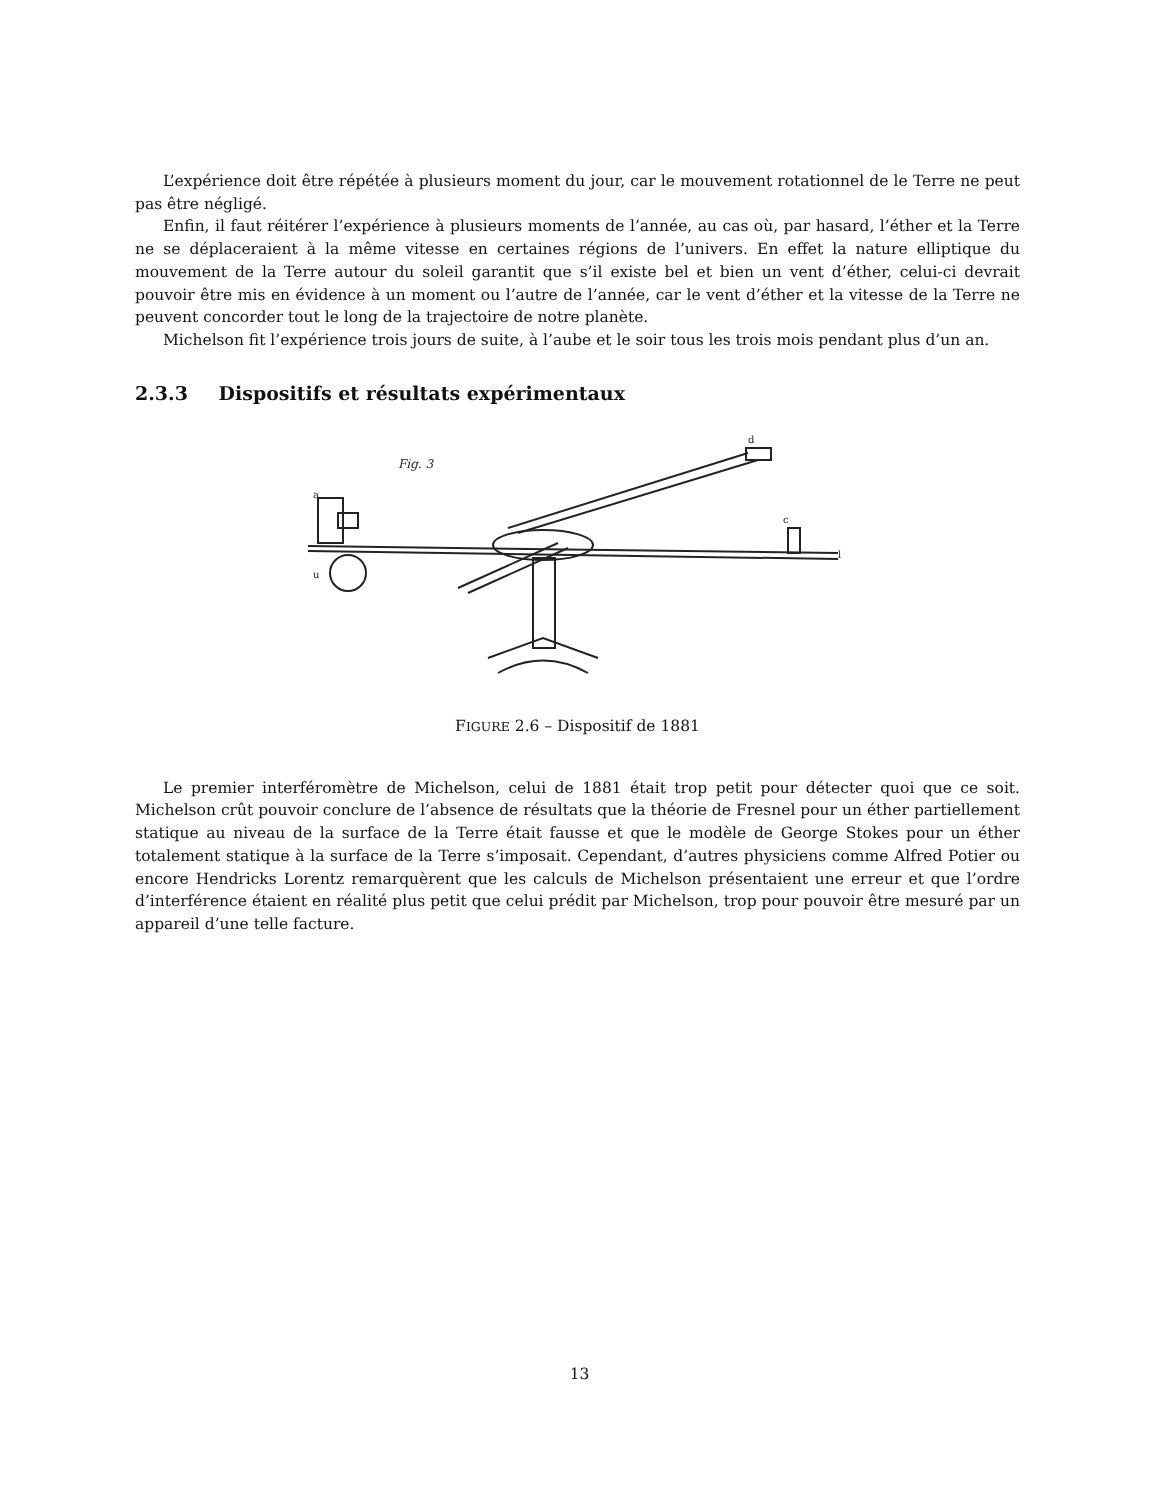L’expérience doit être répétée à plusieurs moment du jour, car le mouvement rotationnel de le Terre ne peut pas être négligé.
Enfin, il faut réitérer l’expérience à plusieurs moments de l’année, au cas où, par hasard, l’éther et la Terre ne se déplaceraient à la même vitesse en certaines régions de l’univers. En effet la nature elliptique du mouvement de la Terre autour du soleil garantit que s’il existe bel et bien un vent d’éther, celui-ci devrait pouvoir être mis en évidence à un moment ou l’autre de l’année, car le vent d’éther et la vitesse de la Terre ne peuvent concorder tout le long de la trajectoire de notre planète.
Michelson fit l’expérience trois jours de suite, à l’aube et le soir tous les trois mois pendant plus d’un an.
2.3.3 Dispositifs et résultats expérimentaux
Fig. 3
a
d
c
l
u
FIGURE 2.6 – Dispositif de 1881
Le premier interféromètre de Michelson, celui de 1881 était trop petit pour détecter quoi que ce soit. Michelson crût pouvoir conclure de l’absence de résultats que la théorie de Fresnel pour un éther partiellement statique au niveau de la surface de la Terre était fausse et que le modèle de George Stokes pour un éther totalement statique à la surface de la Terre s’imposait. Cependant, d’autres physiciens comme Alfred Potier ou encore Hendricks Lorentz remarquèrent que les calculs de Michelson présentaient une erreur et que l’ordre d’interférence étaient en réalité plus petit que celui prédit par Michelson, trop pour pouvoir être mesuré par un appareil d’une telle facture.
13